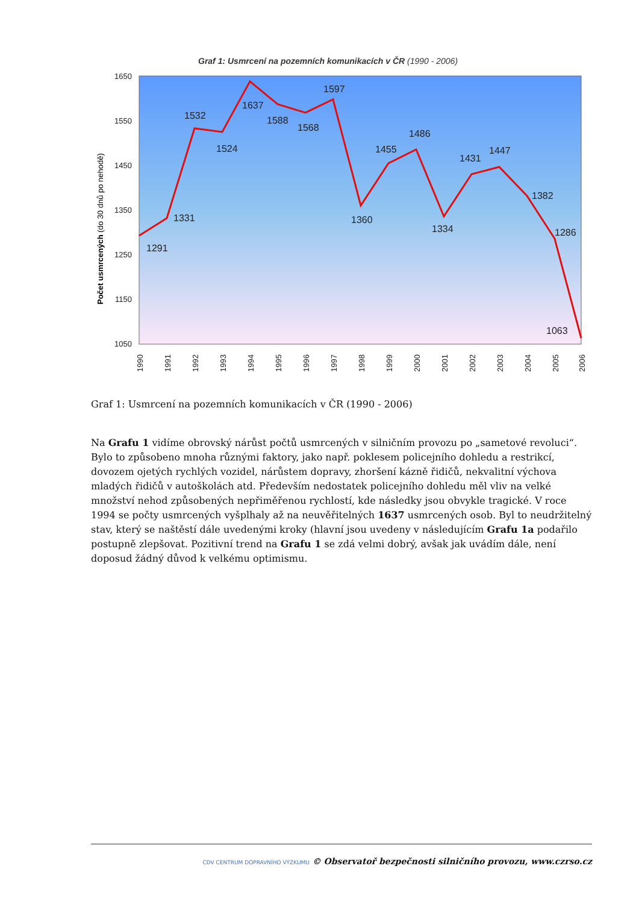Graf 1: Usmrcení na pozemních komunikacích v ČR (1990 - 2006)
1650
1550
1450
1350
1250
1150
1050
Počet usmrcených (do 30 dnů po nehodě)
1291
1331
1532
1524
1637
1588
1568
1597
1360
1455
1486
1334
1431
1447
1382
1286
1063
1990
1991
1992
1993
1994
1995
1996
1997
1998
1999
2000
2001
2002
2003
2004
2005
2006
Graf 1: Usmrcení na pozemních komunikacích v ČR (1990 - 2006)
Na Grafu 1 vidíme obrovský nárůst počtů usmrcených v silničním provozu po „sametové revoluci“. Bylo to způsobeno mnoha různými faktory, jako např. poklesem policejního dohledu a restrikcí, dovozem ojetých rychlých vozidel, nárůstem dopravy, zhoršení kázně řidičů, nekvalitní výchova mladých řidičů v autoškolách atd. Především nedostatek policejního dohledu měl vliv na velké množství nehod způsobených nepřiměřenou rychlostí, kde následky jsou obvykle tragické. V roce 1994 se počty usmrcených vyšplhaly až na neuvěřitelných 1637 usmrcených osob. Byl to neudržitelný stav, který se naštěstí dále uvedenými kroky (hlavní jsou uvedeny v následujícím Grafu 1a podařilo postupně zlepšovat. Pozitivní trend na Grafu 1 se zdá velmi dobrý, avšak jak uvádím dále, není doposud žádný důvod k velkému optimismu.
CDV CENTRUM DOPRAVNÍHO VÝZKUMU © Observatoř bezpečnosti silničního provozu, www.czrso.cz